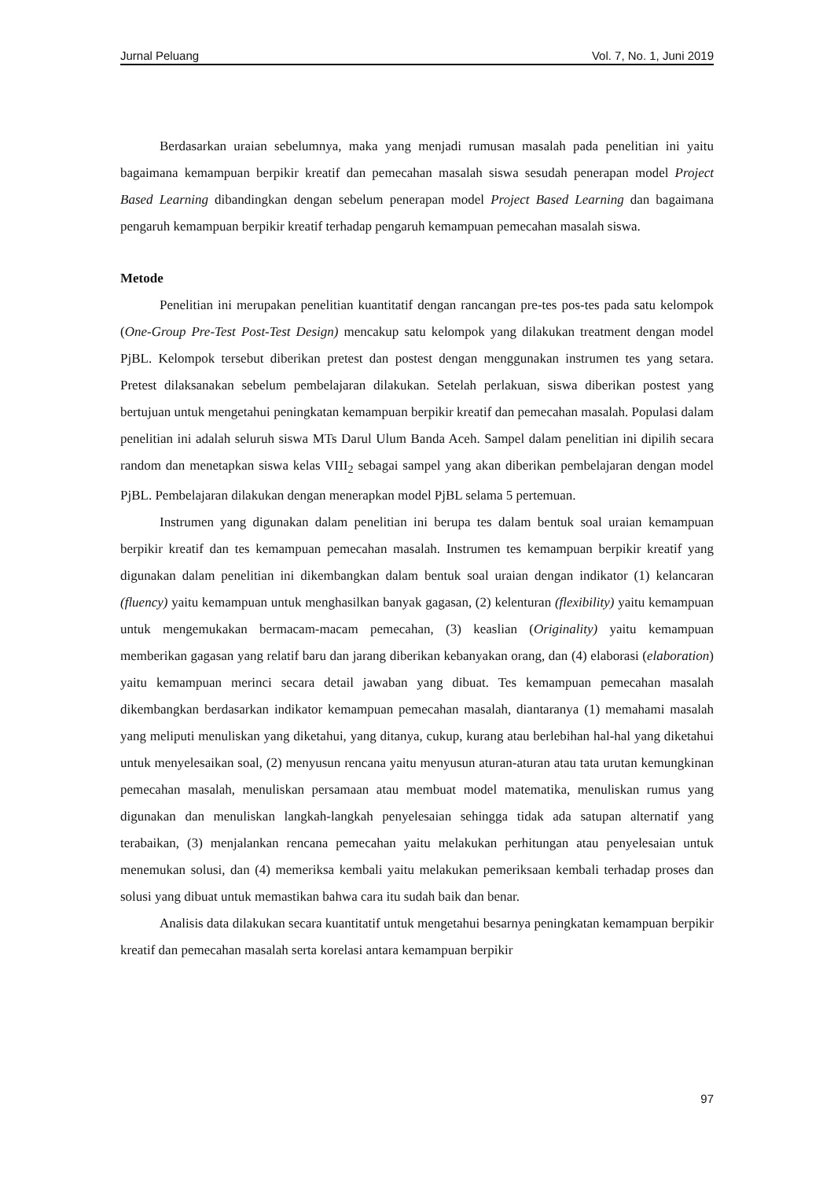Jurnal Peluang Vol. 7, No. 1, Juni 2019
Berdasarkan uraian sebelumnya, maka yang menjadi rumusan masalah pada penelitian ini yaitu bagaimana kemampuan berpikir kreatif dan pemecahan masalah siswa sesudah penerapan model Project Based Learning dibandingkan dengan sebelum penerapan model Project Based Learning dan bagaimana pengaruh kemampuan berpikir kreatif terhadap pengaruh kemampuan pemecahan masalah siswa.
Metode
Penelitian ini merupakan penelitian kuantitatif dengan rancangan pre-tes pos-tes pada satu kelompok (One-Group Pre-Test Post-Test Design) mencakup satu kelompok yang dilakukan treatment dengan model PjBL. Kelompok tersebut diberikan pretest dan postest dengan menggunakan instrumen tes yang setara. Pretest dilaksanakan sebelum pembelajaran dilakukan. Setelah perlakuan, siswa diberikan postest yang bertujuan untuk mengetahui peningkatan kemampuan berpikir kreatif dan pemecahan masalah. Populasi dalam penelitian ini adalah seluruh siswa MTs Darul Ulum Banda Aceh. Sampel dalam penelitian ini dipilih secara random dan menetapkan siswa kelas VIII<sub>2</sub> sebagai sampel yang akan diberikan pembelajaran dengan model PjBL. Pembelajaran dilakukan dengan menerapkan model PjBL selama 5 pertemuan.
Instrumen yang digunakan dalam penelitian ini berupa tes dalam bentuk soal uraian kemampuan berpikir kreatif dan tes kemampuan pemecahan masalah. Instrumen tes kemampuan berpikir kreatif yang digunakan dalam penelitian ini dikembangkan dalam bentuk soal uraian dengan indikator (1) kelancaran (fluency) yaitu kemampuan untuk menghasilkan banyak gagasan, (2) kelenturan (flexibility) yaitu kemampuan untuk mengemukakan bermacam-macam pemecahan, (3) keaslian (Originality) yaitu kemampuan memberikan gagasan yang relatif baru dan jarang diberikan kebanyakan orang, dan (4) elaborasi (elaboration) yaitu kemampuan merinci secara detail jawaban yang dibuat. Tes kemampuan pemecahan masalah dikembangkan berdasarkan indikator kemampuan pemecahan masalah, diantaranya (1) memahami masalah yang meliputi menuliskan yang diketahui, yang ditanya, cukup, kurang atau berlebihan hal-hal yang diketahui untuk menyelesaikan soal, (2) menyusun rencana yaitu menyusun aturan-aturan atau tata urutan kemungkinan pemecahan masalah, menuliskan persamaan atau membuat model matematika, menuliskan rumus yang digunakan dan menuliskan langkah-langkah penyelesaian sehingga tidak ada satupan alternatif yang terabaikan, (3) menjalankan rencana pemecahan yaitu melakukan perhitungan atau penyelesaian untuk menemukan solusi, dan (4) memeriksa kembali yaitu melakukan pemeriksaan kembali terhadap proses dan solusi yang dibuat untuk memastikan bahwa cara itu sudah baik dan benar.
Analisis data dilakukan secara kuantitatif untuk mengetahui besarnya peningkatan kemampuan berpikir kreatif dan pemecahan masalah serta korelasi antara kemampuan berpikir
97